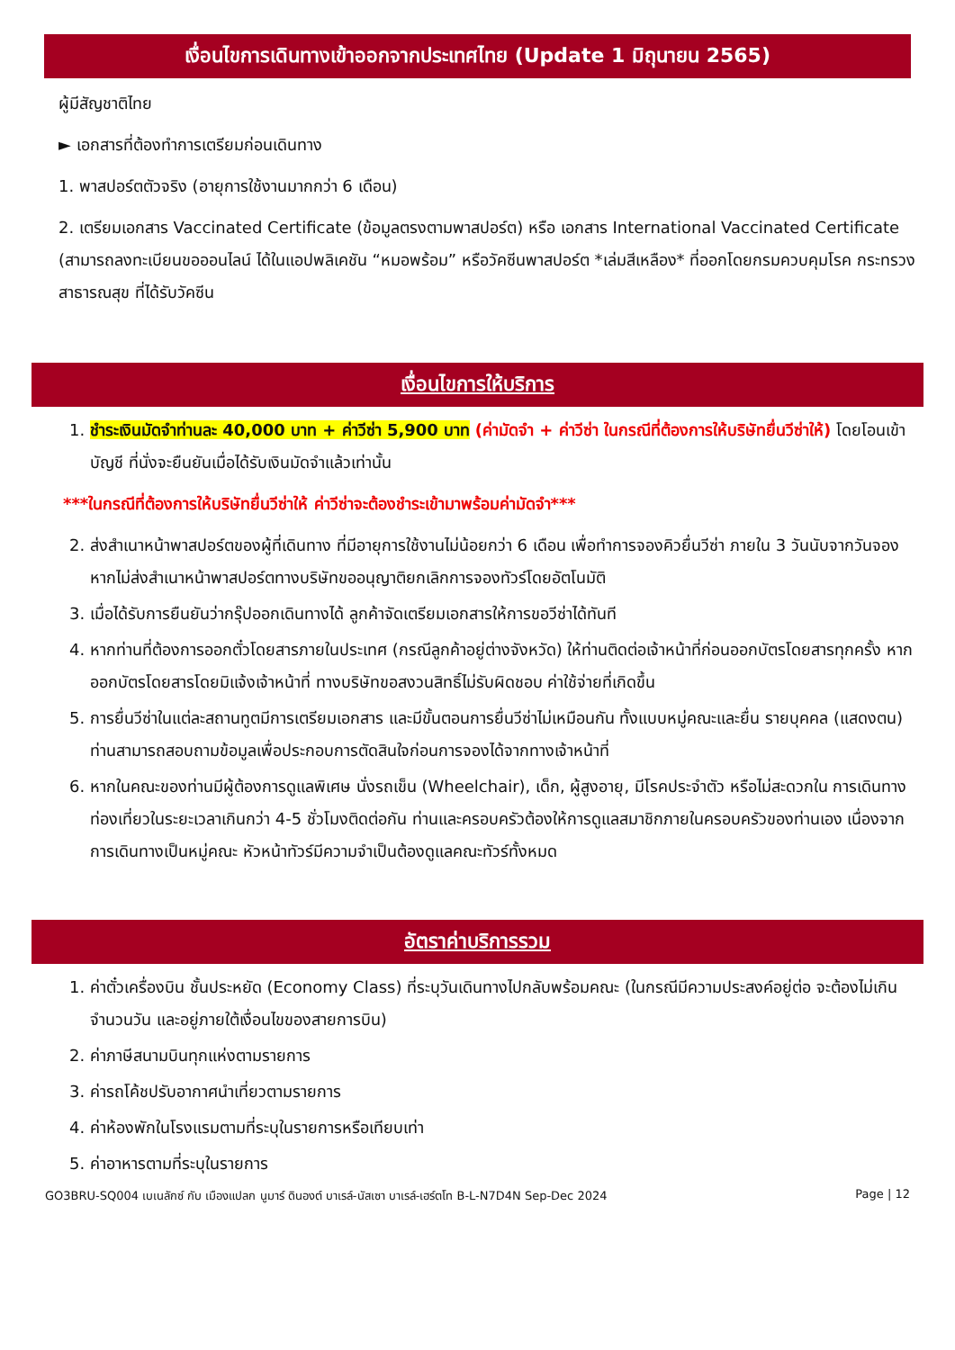เงื่อนไขการเดินทางเข้าออกจากประเทศไทย (Update 1 มิถุนายน 2565)
ผู้มีสัญชาติไทย
► เอกสารที่ต้องทำการเตรียมก่อนเดินทาง
1. พาสปอร์ตตัวจริง (อายุการใช้งานมากกว่า 6 เดือน)
2. เตรียมเอกสาร Vaccinated Certificate (ข้อมูลตรงตามพาสปอร์ต) หรือ เอกสาร International Vaccinated Certificate (สามารถลงทะเบียนขอออนไลน์ ได้ในแอปพลิเคชัน “หมอพร้อม” หรือวัคซีนพาสปอร์ต *เล่มสีเหลือง* ที่ออกโดยกรมควบคุมโรค กระทรวงสาธารณสุข ที่ได้รับวัคซีน
เงื่อนไขการให้บริการ
1. ชำระเงินมัดจำท่านละ 40,000 บาท + ค่าวีซ่า 5,900 บาท (ค่ามัดจำ + ค่าวีซ่า ในกรณีที่ต้องการให้บริษัทยื่นวีซ่าให้) โดยโอนเข้าบัญชี ที่นั่งจะยืนยันเมื่อได้รับเงินมัดจำแล้วเท่านั้น
***ในกรณีที่ต้องการให้บริษัทยื่นวีซ่าให้ ค่าวีซ่าจะต้องชำระเข้ามาพร้อมค่ามัดจำ***
2. ส่งสำเนาหน้าพาสปอร์ตของผู้ที่เดินทาง ที่มีอายุการใช้งานไม่น้อยกว่า 6 เดือน เพื่อทำการจองคิวยื่นวีซ่า ภายใน 3 วันนับจากวันจอง หากไม่ส่งสำเนาหน้าพาสปอร์ตทางบริษัทขออนุญาติยกเลิกการจองทัวร์โดยอัตโนมัติ
3. เมื่อได้รับการยืนยันว่ากรุ๊ปออกเดินทางได้ ลูกค้าจัดเตรียมเอกสารให้การขอวีซ่าได้ทันที
4. หากท่านที่ต้องการออกตั๋วโดยสารภายในประเทศ (กรณีลูกค้าอยู่ต่างจังหวัด) ให้ท่านติดต่อเจ้าหน้าที่ก่อนออกบัตรโดยสารทุกครั้ง หากออกบัตรโดยสารโดยมิแจ้งเจ้าหน้าที่ ทางบริษัทขอสงวนสิทธิ์ไม่รับผิดชอบ ค่าใช้จ่ายที่เกิดขึ้น
5. การยื่นวีซ่าในแต่ละสถานทูตมีการเตรียมเอกสาร และมีขั้นตอนการยื่นวีซ่าไม่เหมือนกัน ทั้งแบบหมู่คณะและยื่น รายบุคคล (แสดงตน) ท่านสามารถสอบถามข้อมูลเพื่อประกอบการตัดสินใจก่อนการจองได้จากทางเจ้าหน้าที่
6. หากในคณะของท่านมีผู้ต้องการดูแลพิเศษ นั่งรถเข็น (Wheelchair), เด็ก, ผู้สูงอายุ, มีโรคประจำตัว หรือไม่สะดวกใน การเดินทางท่องเที่ยวในระยะเวลาเกินกว่า 4-5 ชั่วโมงติดต่อกัน ท่านและครอบครัวต้องให้การดูแลสมาชิกภายในครอบครัวของท่านเอง เนื่องจากการเดินทางเป็นหมู่คณะ หัวหน้าทัวร์มีความจำเป็นต้องดูแลคณะทัวร์ทั้งหมด
อัตราค่าบริการรวม
1. ค่าตั๋วเครื่องบิน ชั้นประหยัด (Economy Class) ที่ระบุวันเดินทางไปกลับพร้อมคณะ (ในกรณีมีความประสงค์อยู่ต่อ จะต้องไม่เกินจำนวนวัน และอยู่ภายใต้เงื่อนไขของสายการบิน)
2. ค่าภาษีสนามบินทุกแห่งตามรายการ
3. ค่ารถโค้ชปรับอากาศนำเที่ยวตามรายการ
4. ค่าห้องพักในโรงแรมตามที่ระบุในรายการหรือเทียบเท่า
5. ค่าอาหารตามที่ระบุในรายการ
GO3BRU-SQ004 เบเนลักซ์ กับ เมืองแปลก นูมาร์ ดินองต์ บาเรล์-นัสเซา บาเรล์-เฮร์ตโท B-L-N7D4N Sep-Dec 2024 Page | 12